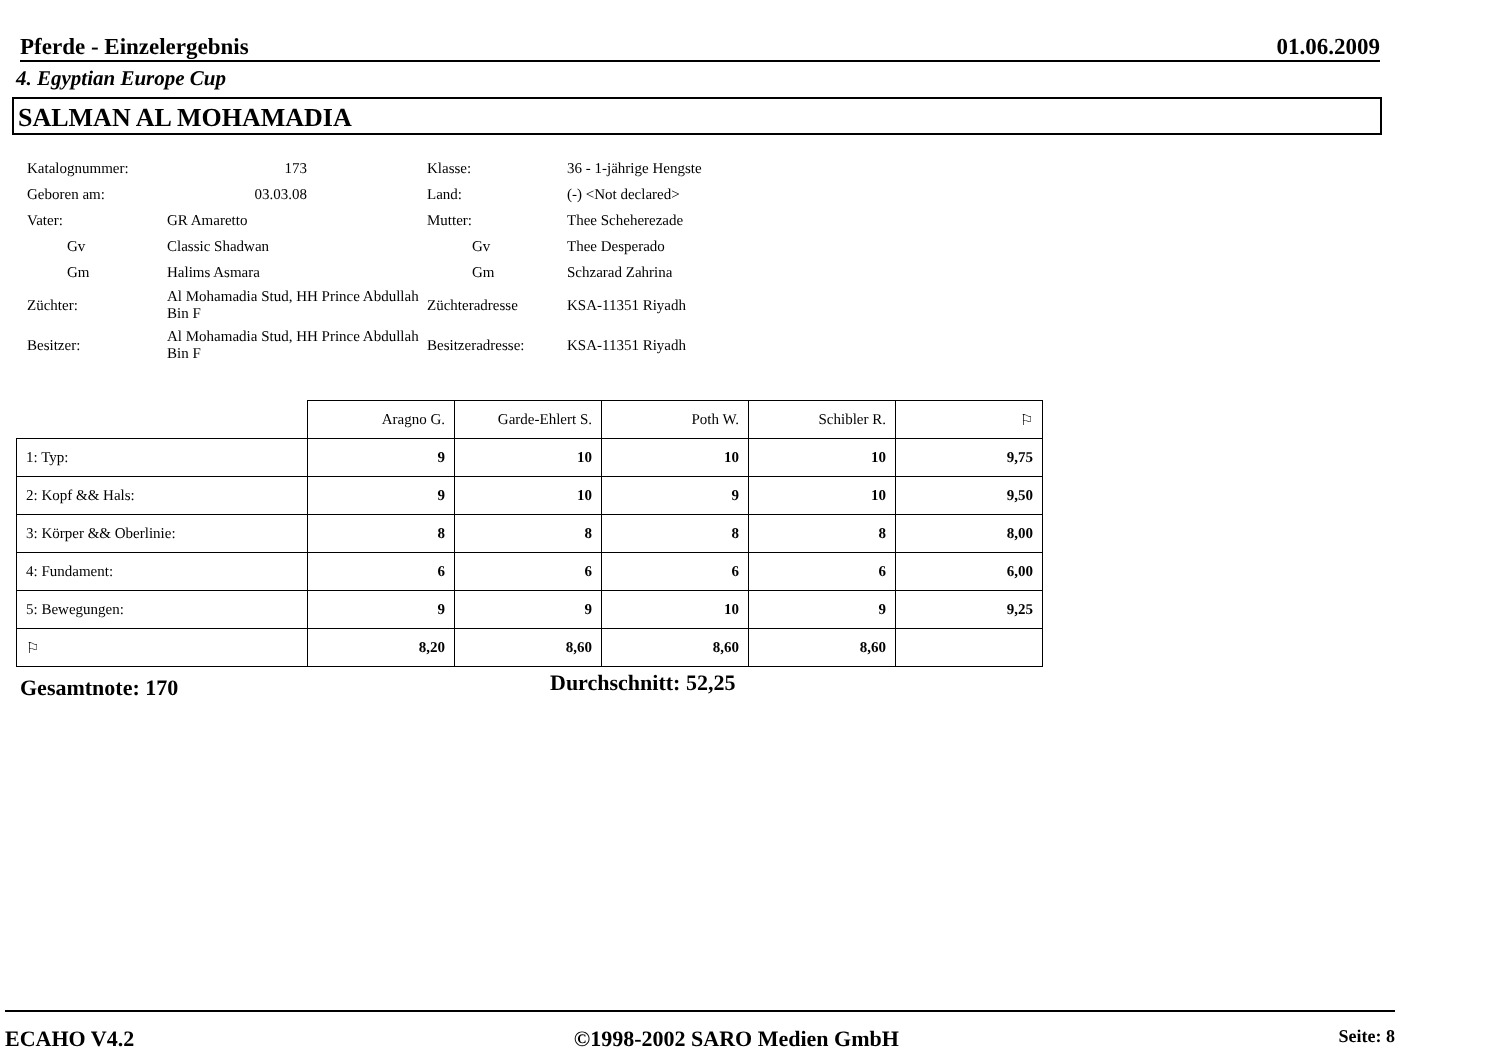Pferde - Einzelergebnis 01.06.2009
4. Egyptian Europe Cup
SALMAN AL MOHAMADIA
| Katalognummer: | 173 | Klasse: | 36 - 1-jährige Hengste |
| Geboren am: | 03.03.08 | Land: | (-) <Not declared> |
| Vater: | GR Amaretto | Mutter: | Thee Scheherezade |
| Gv | Classic Shadwan | Gv | Thee Desperado |
| Gm | Halims Asmara | Gm | Schzarad Zahrina |
| Züchter: | Al Mohamadia Stud, HH Prince Abdullah Bin F | Züchteradresse | KSA-11351 Riyadh |
| Besitzer: | Al Mohamadia Stud, HH Prince Abdullah Bin F | Besitzeradresse: | KSA-11351 Riyadh |
| | Aragno G. | Garde-Ehlert S. | Poth W. | Schibler R. | ⚐ |
| --- | --- | --- | --- | --- | --- |
| 1: Typ: | 9 | 10 | 10 | 10 | 9,75 |
| 2: Kopf && Hals: | 9 | 10 | 9 | 10 | 9,50 |
| 3: Körper && Oberlinie: | 8 | 8 | 8 | 8 | 8,00 |
| 4: Fundament: | 6 | 6 | 6 | 6 | 6,00 |
| 5: Bewegungen: | 9 | 9 | 10 | 9 | 9,25 |
| ⚐ | 8,20 | 8,60 | 8,60 | 8,60 | |
Gesamtnote: 170 Durchschnitt: 52,25
ECAHO V4.2 ©1998-2002 SARO Medien GmbH Seite: 8